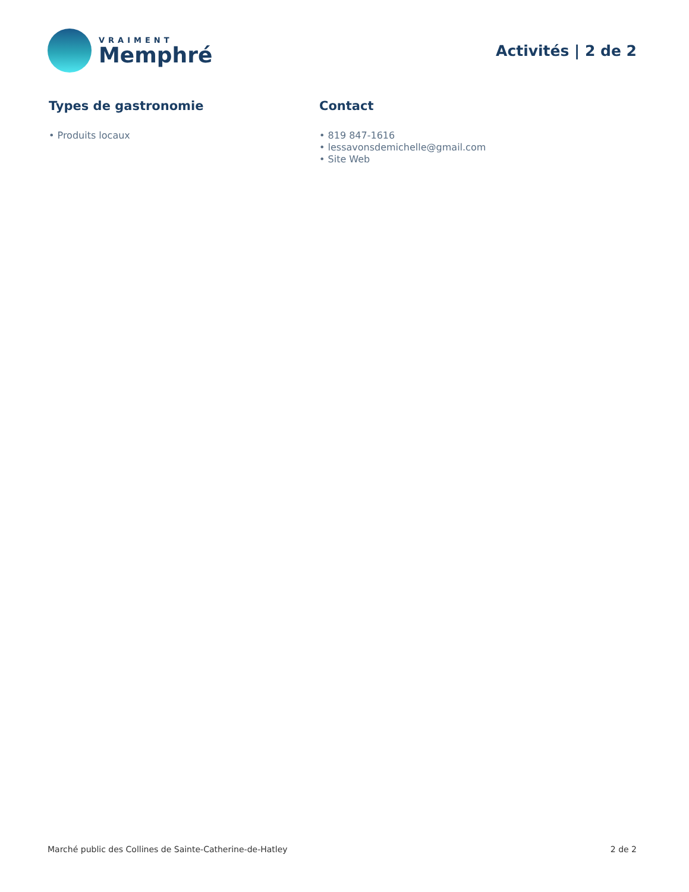VRAIMENT
Memphré
Activités | 2 de 2
Types de gastronomie
• Produits locaux
Contact
• 819 847-1616
• lessavonsdemichelle@gmail.com
• Site Web
Marché public des Collines de Sainte-Catherine-de-Hatley 2 de 2